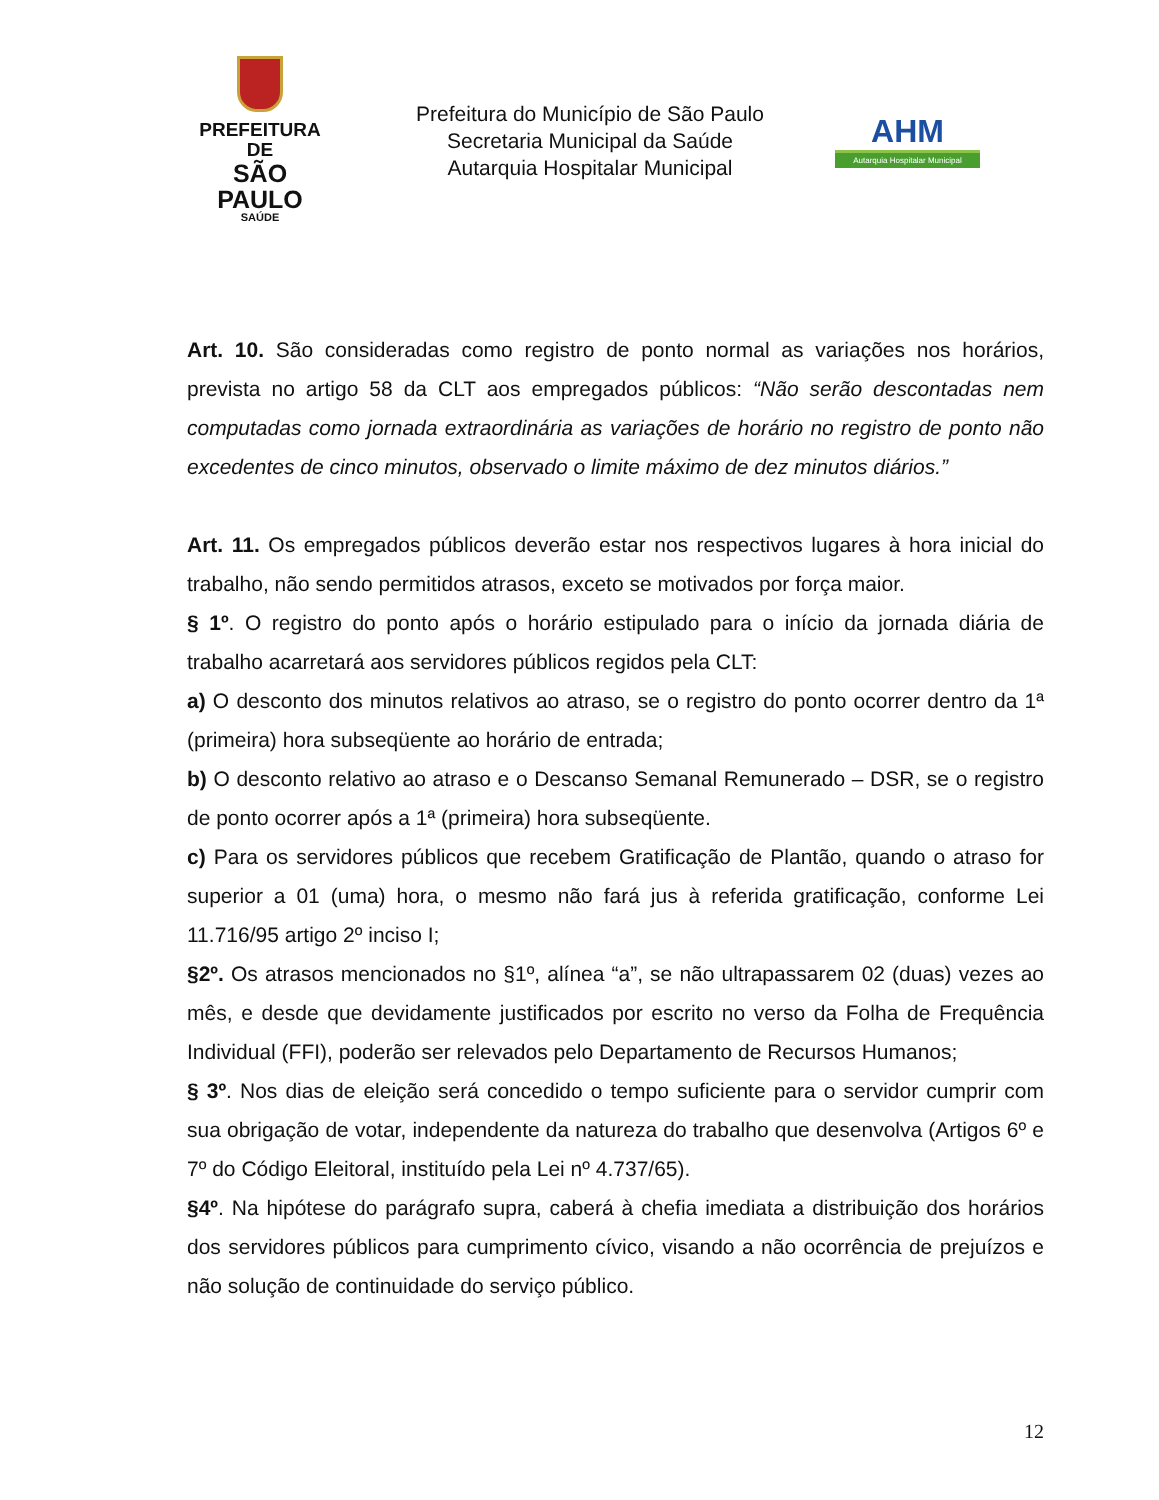PREFEITURA DE
SÃO PAULO
SAÚDE
Prefeitura do Município de São Paulo
Secretaria Municipal da Saúde
Autarquia Hospitalar Municipal
AHM
Autarquia Hospitalar Municipal
Art. 10. São consideradas como registro de ponto normal as variações nos horários, prevista no artigo 58 da CLT aos empregados públicos: “Não serão descontadas nem computadas como jornada extraordinária as variações de horário no registro de ponto não excedentes de cinco minutos, observado o limite máximo de dez minutos diários.”
Art. 11. Os empregados públicos deverão estar nos respectivos lugares à hora inicial do trabalho, não sendo permitidos atrasos, exceto se motivados por força maior.
§ 1º. O registro do ponto após o horário estipulado para o início da jornada diária de trabalho acarretará aos servidores públicos regidos pela CLT:
a) O desconto dos minutos relativos ao atraso, se o registro do ponto ocorrer dentro da 1ª (primeira) hora subseqüente ao horário de entrada;
b) O desconto relativo ao atraso e o Descanso Semanal Remunerado – DSR, se o registro de ponto ocorrer após a 1ª (primeira) hora subseqüente.
c) Para os servidores públicos que recebem Gratificação de Plantão, quando o atraso for superior a 01 (uma) hora, o mesmo não fará jus à referida gratificação, conforme Lei 11.716/95 artigo 2º inciso I;
§2º. Os atrasos mencionados no §1º, alínea “a”, se não ultrapassarem 02 (duas) vezes ao mês, e desde que devidamente justificados por escrito no verso da Folha de Frequência Individual (FFI), poderão ser relevados pelo Departamento de Recursos Humanos;
§ 3º. Nos dias de eleição será concedido o tempo suficiente para o servidor cumprir com sua obrigação de votar, independente da natureza do trabalho que desenvolva (Artigos 6º e 7º do Código Eleitoral, instituído pela Lei nº 4.737/65).
§4º. Na hipótese do parágrafo supra, caberá à chefia imediata a distribuição dos horários dos servidores públicos para cumprimento cívico, visando a não ocorrência de prejuízos e não solução de continuidade do serviço público.
12